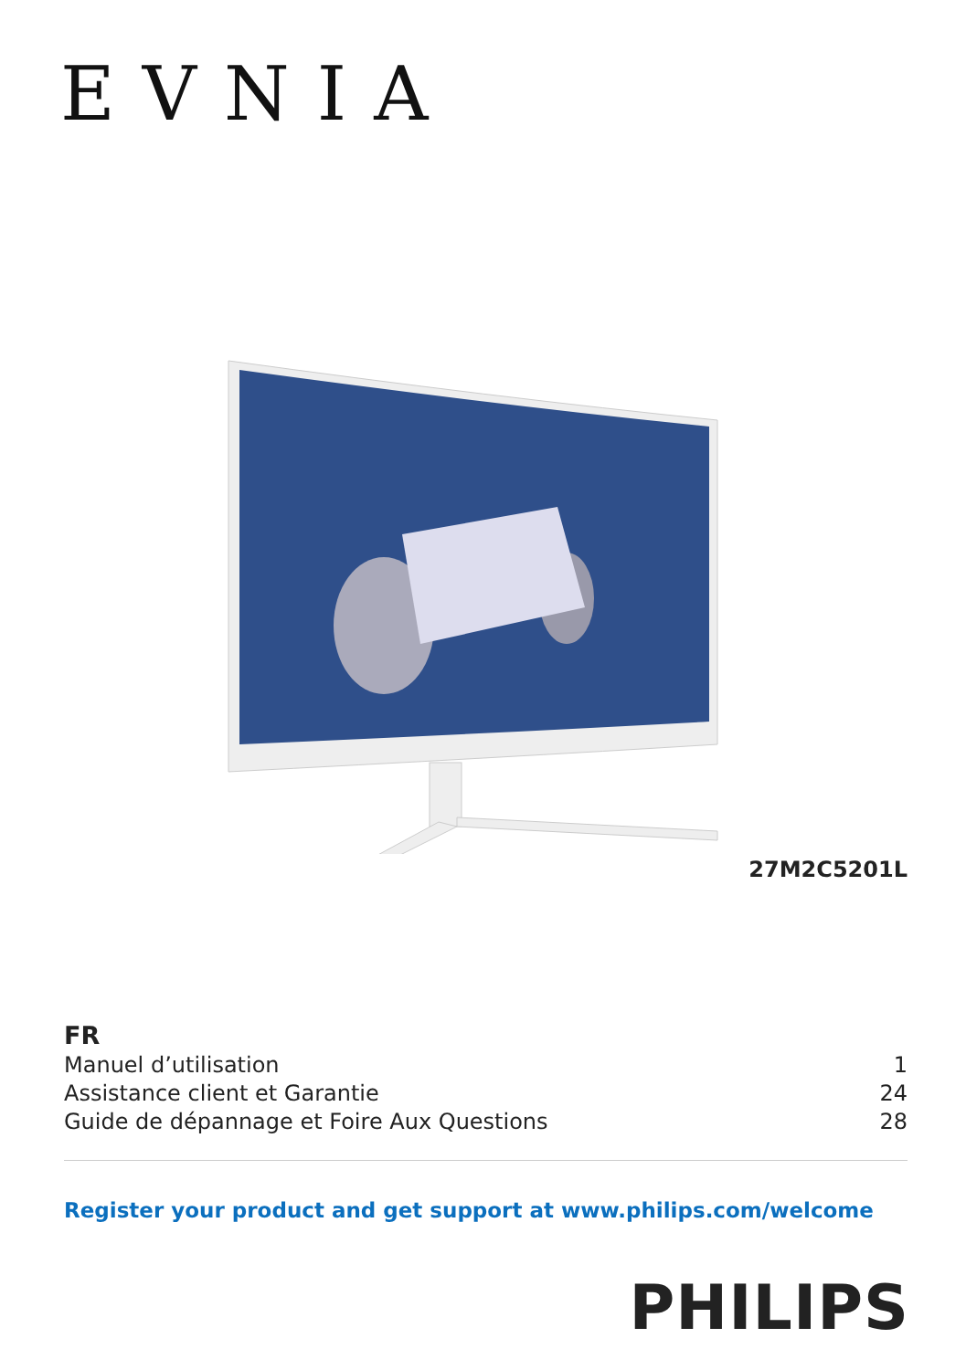EVNIA
27M2C5201L
FR
Manuel d’utilisation 1
Assistance client et Garantie 24
Guide de dépannage et Foire Aux Questions 28
Register your product and get support at www.philips.com/welcome
PHILIPS